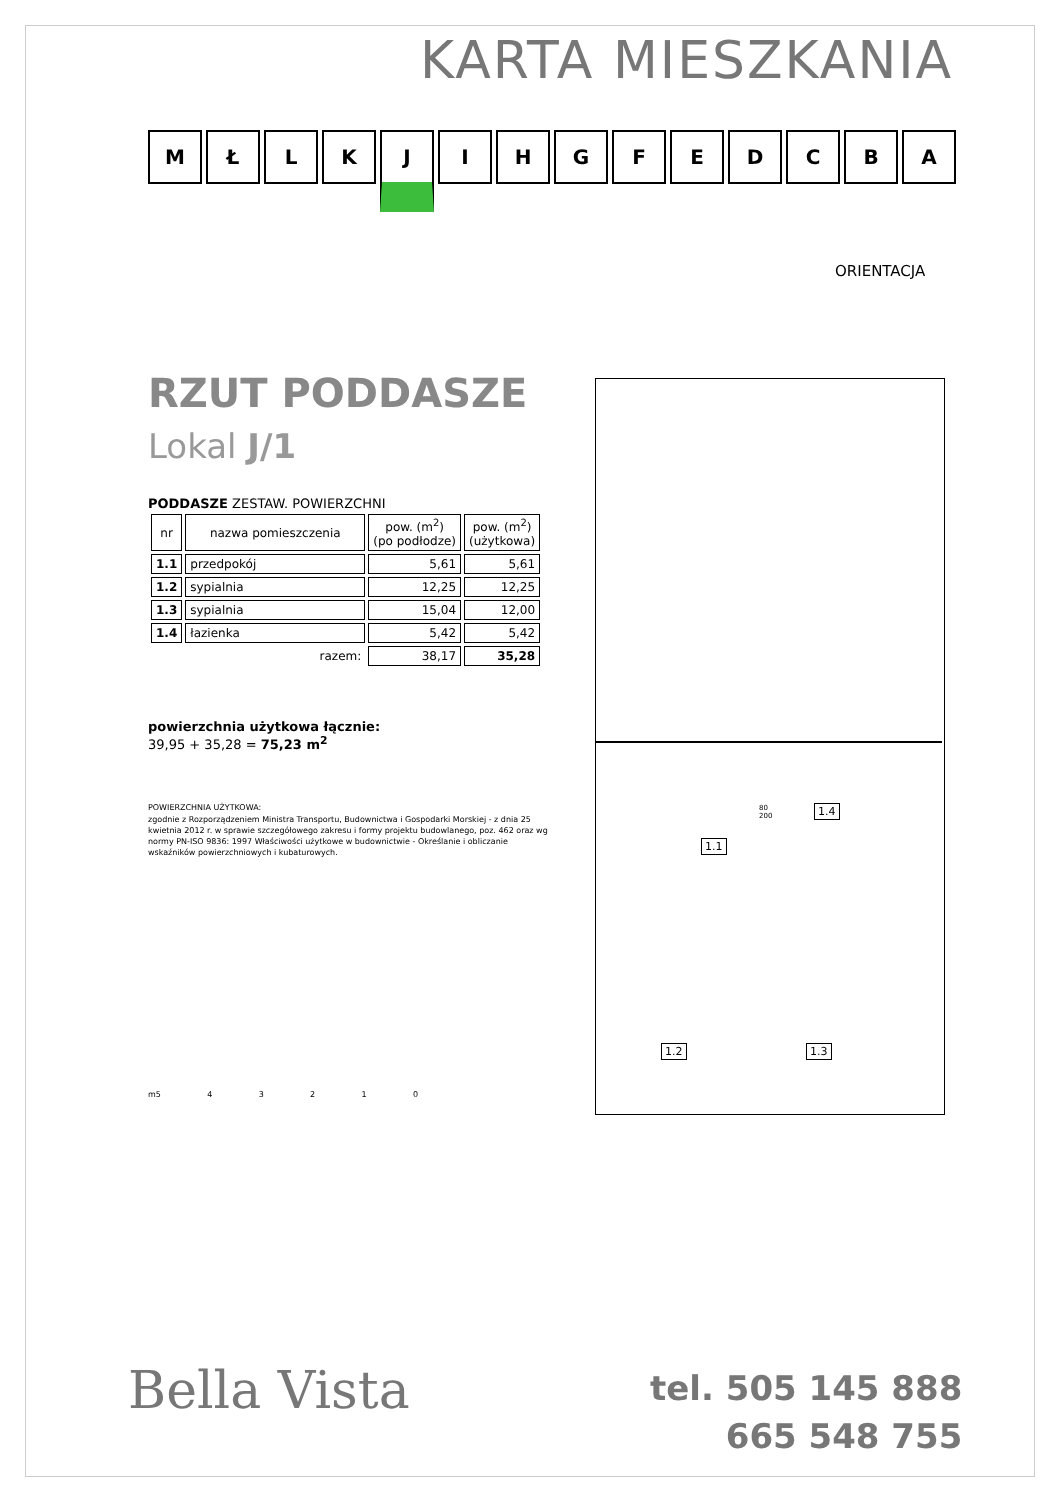KARTA MIESZKANIA
M Ł L K J I H G F E D C B A
ORIENTACJA
RZUT PODDASZE
Lokal J/1
PODDASZE ZESTAW. POWIERZCHNI
| nr | nazwa pomieszczenia | pow. (m<sup>2</sup>) (po podłodze) | pow. (m<sup>2</sup>) (użytkowa) |
| --- | --- | --- | --- |
| 1.1 | przedpokój | 5,61 | 5,61 |
| 1.2 | sypialnia | 12,25 | 12,25 |
| 1.3 | sypialnia | 15,04 | 12,00 |
| 1.4 | łazienka | 5,42 | 5,42 |
| | razem: | 38,17 | 35,28 |
powierzchnia użytkowa łącznie:
39,95 + 35,28 = 75,23 m<sup>2</sup>
POWIERZCHNIA UŻYTKOWA:
zgodnie z Rozporządzeniem Ministra Transportu, Budownictwa i Gospodarki Morskiej - z dnia 25 kwietnia 2012 r. w sprawie szczegółowego zakresu i formy projektu budowlanego, poz. 462 oraz wg normy PN-ISO 9836: 1997 Właściwości użytkowe w budownictwie - Określanie i obliczanie wskaźników powierzchniowych i kubaturowych.
m5 43210
1.1
1.4
1.2 1.3
80
200
Bella Vista
tel. 505 145 888
665 548 755